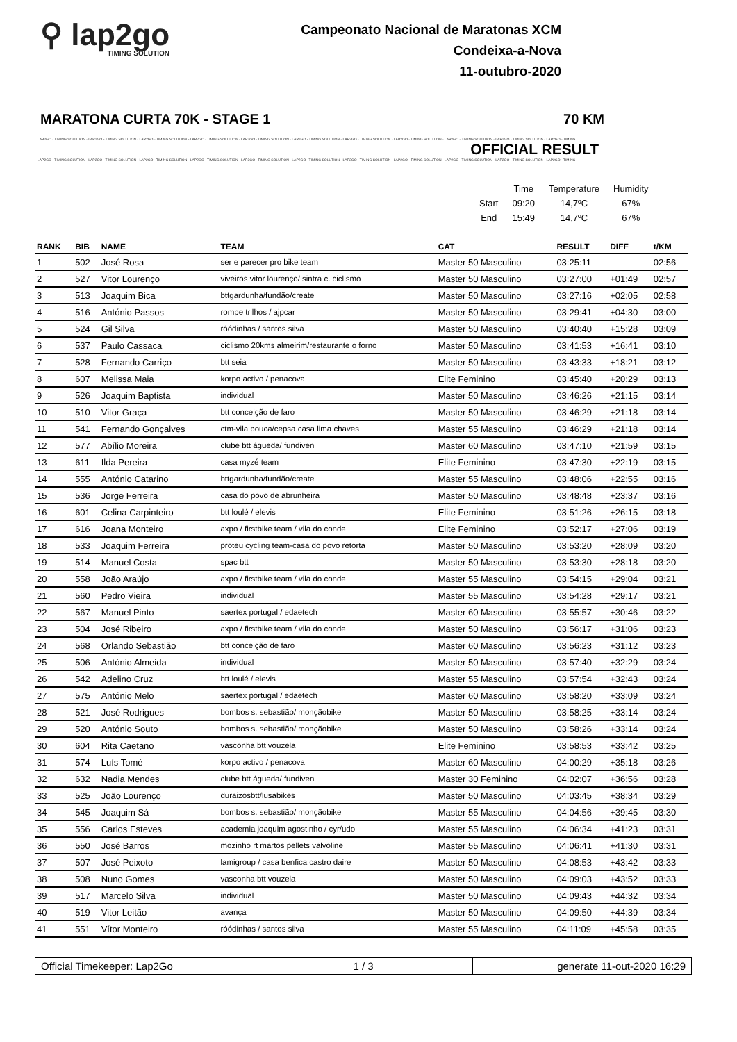⚲ lap2go
TIMING SOLUTION
Campeonato Nacional de Maratonas XCM
Condeixa-a-Nova
11-outubro-2020
MARATONA CURTA 70K - STAGE 1 70 KM
LAP2GO - TIMING SOLUTION - LAP2GO - TIMING SOLUTION - LAP2GO - TIMING SOLUTION - LAP2GO - TIMING SOLUTION - LAP2GO - TIMING SOLUTION - LAP2GO - TIMING SOLUTION - LAP2GO - TIMING SOLUTION - LAP2GO - TIMING SOLUTION - LAP2GO - TIMING SOLUTION - LAP2GO - TIMING SOLUTION - LAP2GO - TIMING
OFFICIAL RESULT
LAP2GO - TIMING SOLUTION - LAP2GO - TIMING SOLUTION - LAP2GO - TIMING SOLUTION - LAP2GO - TIMING SOLUTION - LAP2GO - TIMING SOLUTION - LAP2GO - TIMING SOLUTION - LAP2GO - TIMING SOLUTION - LAP2GO - TIMING SOLUTION - LAP2GO - TIMING SOLUTION - LAP2GO - TIMING SOLUTION - LAP2GO - TIMING
| | Time | Temperature | Humidity |
| Start | 09:20 | 14,7ºC | 67% |
| End | 15:49 | 14,7ºC | 67% |
| RANK | BIB | NAME | TEAM | CAT | RESULT | DIFF | t/KM |
| --- | --- | --- | --- | --- | --- | --- | --- |
| 1 | 502 | José Rosa | ser e parecer pro bike team | Master 50 Masculino | 03:25:11 | | 02:56 |
| 2 | 527 | Vitor Lourenço | viveiros vitor lourenço/ sintra c. ciclismo | Master 50 Masculino | 03:27:00 | +01:49 | 02:57 |
| 3 | 513 | Joaquim Bica | bttgardunha/fundão/create | Master 50 Masculino | 03:27:16 | +02:05 | 02:58 |
| 4 | 516 | António Passos | rompe trilhos / ajpcar | Master 50 Masculino | 03:29:41 | +04:30 | 03:00 |
| 5 | 524 | Gil Silva | róódinhas / santos silva | Master 50 Masculino | 03:40:40 | +15:28 | 03:09 |
| 6 | 537 | Paulo Cassaca | ciclismo 20kms almeirim/restaurante o forno | Master 50 Masculino | 03:41:53 | +16:41 | 03:10 |
| 7 | 528 | Fernando Carriço | btt seia | Master 50 Masculino | 03:43:33 | +18:21 | 03:12 |
| 8 | 607 | Melissa Maia | korpo activo / penacova | Elite Feminino | 03:45:40 | +20:29 | 03:13 |
| 9 | 526 | Joaquim Baptista | individual | Master 50 Masculino | 03:46:26 | +21:15 | 03:14 |
| 10 | 510 | Vitor Graça | btt conceição de faro | Master 50 Masculino | 03:46:29 | +21:18 | 03:14 |
| 11 | 541 | Fernando Gonçalves | ctm-vila pouca/cepsa casa lima chaves | Master 55 Masculino | 03:46:29 | +21:18 | 03:14 |
| 12 | 577 | Abílio Moreira | clube btt águeda/ fundiven | Master 60 Masculino | 03:47:10 | +21:59 | 03:15 |
| 13 | 611 | Ilda Pereira | casa myzé team | Elite Feminino | 03:47:30 | +22:19 | 03:15 |
| 14 | 555 | António Catarino | bttgardunha/fundão/create | Master 55 Masculino | 03:48:06 | +22:55 | 03:16 |
| 15 | 536 | Jorge Ferreira | casa do povo de abrunheira | Master 50 Masculino | 03:48:48 | +23:37 | 03:16 |
| 16 | 601 | Celina Carpinteiro | btt loulé / elevis | Elite Feminino | 03:51:26 | +26:15 | 03:18 |
| 17 | 616 | Joana Monteiro | axpo / firstbike team / vila do conde | Elite Feminino | 03:52:17 | +27:06 | 03:19 |
| 18 | 533 | Joaquim Ferreira | proteu cycling team-casa do povo retorta | Master 50 Masculino | 03:53:20 | +28:09 | 03:20 |
| 19 | 514 | Manuel Costa | spac btt | Master 50 Masculino | 03:53:30 | +28:18 | 03:20 |
| 20 | 558 | João Araújo | axpo / firstbike team / vila do conde | Master 55 Masculino | 03:54:15 | +29:04 | 03:21 |
| 21 | 560 | Pedro Vieira | individual | Master 55 Masculino | 03:54:28 | +29:17 | 03:21 |
| 22 | 567 | Manuel Pinto | saertex portugal / edaetech | Master 60 Masculino | 03:55:57 | +30:46 | 03:22 |
| 23 | 504 | José Ribeiro | axpo / firstbike team / vila do conde | Master 50 Masculino | 03:56:17 | +31:06 | 03:23 |
| 24 | 568 | Orlando Sebastião | btt conceição de faro | Master 60 Masculino | 03:56:23 | +31:12 | 03:23 |
| 25 | 506 | António Almeida | individual | Master 50 Masculino | 03:57:40 | +32:29 | 03:24 |
| 26 | 542 | Adelino Cruz | btt loulé / elevis | Master 55 Masculino | 03:57:54 | +32:43 | 03:24 |
| 27 | 575 | António Melo | saertex portugal / edaetech | Master 60 Masculino | 03:58:20 | +33:09 | 03:24 |
| 28 | 521 | José Rodrigues | bombos s. sebastião/ monçãobike | Master 50 Masculino | 03:58:25 | +33:14 | 03:24 |
| 29 | 520 | António Souto | bombos s. sebastião/ monçãobike | Master 50 Masculino | 03:58:26 | +33:14 | 03:24 |
| 30 | 604 | Rita Caetano | vasconha btt vouzela | Elite Feminino | 03:58:53 | +33:42 | 03:25 |
| 31 | 574 | Luís Tomé | korpo activo / penacova | Master 60 Masculino | 04:00:29 | +35:18 | 03:26 |
| 32 | 632 | Nadia Mendes | clube btt águeda/ fundiven | Master 30 Feminino | 04:02:07 | +36:56 | 03:28 |
| 33 | 525 | João Lourenço | duraizosbtt/lusabikes | Master 50 Masculino | 04:03:45 | +38:34 | 03:29 |
| 34 | 545 | Joaquim Sá | bombos s. sebastião/ monçãobike | Master 55 Masculino | 04:04:56 | +39:45 | 03:30 |
| 35 | 556 | Carlos Esteves | academia joaquim agostinho / cyr/udo | Master 55 Masculino | 04:06:34 | +41:23 | 03:31 |
| 36 | 550 | José Barros | mozinho rt martos pellets valvoline | Master 55 Masculino | 04:06:41 | +41:30 | 03:31 |
| 37 | 507 | José Peixoto | lamigroup / casa benfica castro daire | Master 50 Masculino | 04:08:53 | +43:42 | 03:33 |
| 38 | 508 | Nuno Gomes | vasconha btt vouzela | Master 50 Masculino | 04:09:03 | +43:52 | 03:33 |
| 39 | 517 | Marcelo Silva | individual | Master 50 Masculino | 04:09:43 | +44:32 | 03:34 |
| 40 | 519 | Vitor Leitão | avança | Master 50 Masculino | 04:09:50 | +44:39 | 03:34 |
| 41 | 551 | Vítor Monteiro | róódinhas / santos silva | Master 55 Masculino | 04:11:09 | +45:58 | 03:35 |
Official Timekeeper: Lap2Go 1 / 3 generate 11-out-2020 16:29